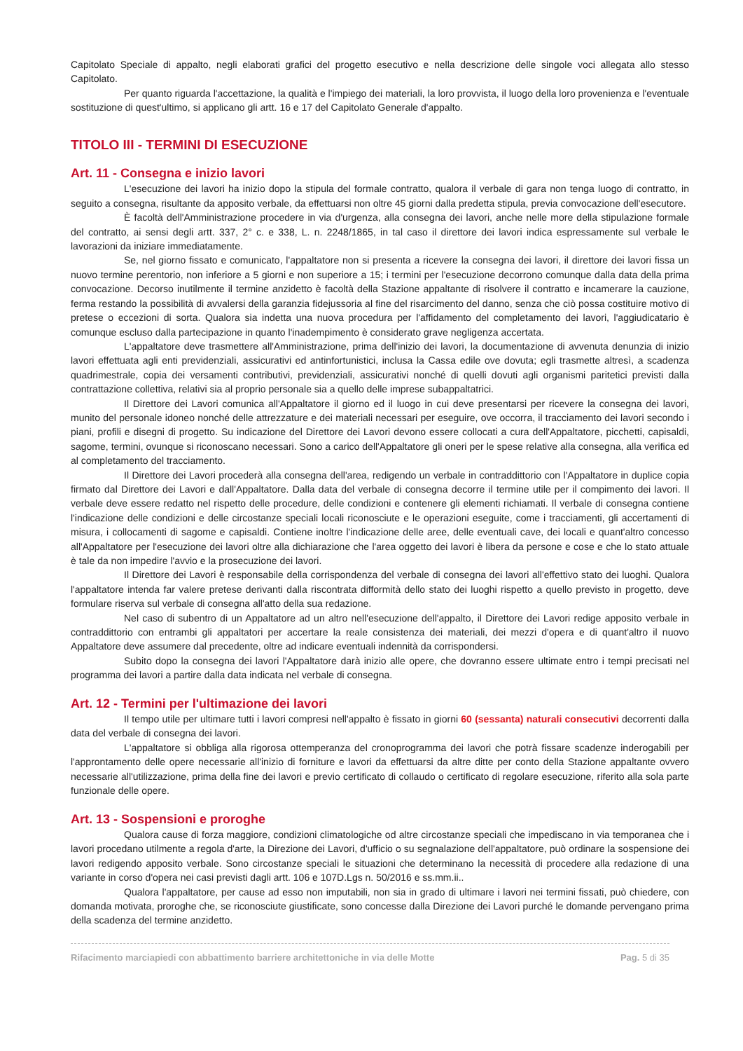Capitolato Speciale di appalto, negli elaborati grafici del progetto esecutivo e nella descrizione delle singole voci allegata allo stesso Capitolato.
Per quanto riguarda l'accettazione, la qualità e l'impiego dei materiali, la loro provvista, il luogo della loro provenienza e l'eventuale sostituzione di quest'ultimo, si applicano gli artt. 16 e 17 del Capitolato Generale d'appalto.
TITOLO III - TERMINI DI ESECUZIONE
Art. 11 - Consegna e inizio lavori
L'esecuzione dei lavori ha inizio dopo la stipula del formale contratto, qualora il verbale di gara non tenga luogo di contratto, in seguito a consegna, risultante da apposito verbale, da effettuarsi non oltre 45 giorni dalla predetta stipula, previa convocazione dell'esecutore.
È facoltà dell'Amministrazione procedere in via d'urgenza, alla consegna dei lavori, anche nelle more della stipulazione formale del contratto, ai sensi degli artt. 337, 2° c. e 338, L. n. 2248/1865, in tal caso il direttore dei lavori indica espressamente sul verbale le lavorazioni da iniziare immediatamente.
Se, nel giorno fissato e comunicato, l'appaltatore non si presenta a ricevere la consegna dei lavori, il direttore dei lavori fissa un nuovo termine perentorio, non inferiore a 5 giorni e non superiore a 15; i termini per l'esecuzione decorrono comunque dalla data della prima convocazione. Decorso inutilmente il termine anzidetto è facoltà della Stazione appaltante di risolvere il contratto e incamerare la cauzione, ferma restando la possibilità di avvalersi della garanzia fidejussoria al fine del risarcimento del danno, senza che ciò possa costituire motivo di pretese o eccezioni di sorta. Qualora sia indetta una nuova procedura per l'affidamento del completamento dei lavori, l'aggiudicatario è comunque escluso dalla partecipazione in quanto l'inadempimento è considerato grave negligenza accertata.
L'appaltatore deve trasmettere all'Amministrazione, prima dell'inizio dei lavori, la documentazione di avvenuta denunzia di inizio lavori effettuata agli enti previdenziali, assicurativi ed antinfortunistici, inclusa la Cassa edile ove dovuta; egli trasmette altresì, a scadenza quadrimestrale, copia dei versamenti contributivi, previdenziali, assicurativi nonché di quelli dovuti agli organismi paritetici previsti dalla contrattazione collettiva, relativi sia al proprio personale sia a quello delle imprese subappaltatrici.
Il Direttore dei Lavori comunica all'Appaltatore il giorno ed il luogo in cui deve presentarsi per ricevere la consegna dei lavori, munito del personale idoneo nonché delle attrezzature e dei materiali necessari per eseguire, ove occorra, il tracciamento dei lavori secondo i piani, profili e disegni di progetto. Su indicazione del Direttore dei Lavori devono essere collocati a cura dell'Appaltatore, picchetti, capisaldi, sagome, termini, ovunque si riconoscano necessari. Sono a carico dell'Appaltatore gli oneri per le spese relative alla consegna, alla verifica ed al completamento del tracciamento.
Il Direttore dei Lavori procederà alla consegna dell'area, redigendo un verbale in contraddittorio con l'Appaltatore in duplice copia firmato dal Direttore dei Lavori e dall'Appaltatore. Dalla data del verbale di consegna decorre il termine utile per il compimento dei lavori. Il verbale deve essere redatto nel rispetto delle procedure, delle condizioni e contenere gli elementi richiamati. Il verbale di consegna contiene l'indicazione delle condizioni e delle circostanze speciali locali riconosciute e le operazioni eseguite, come i tracciamenti, gli accertamenti di misura, i collocamenti di sagome e capisaldi. Contiene inoltre l'indicazione delle aree, delle eventuali cave, dei locali e quant'altro concesso all'Appaltatore per l'esecuzione dei lavori oltre alla dichiarazione che l'area oggetto dei lavori è libera da persone e cose e che lo stato attuale è tale da non impedire l'avvio e la prosecuzione dei lavori.
Il Direttore dei Lavori è responsabile della corrispondenza del verbale di consegna dei lavori all'effettivo stato dei luoghi. Qualora l'appaltatore intenda far valere pretese derivanti dalla riscontrata difformità dello stato dei luoghi rispetto a quello previsto in progetto, deve formulare riserva sul verbale di consegna all'atto della sua redazione.
Nel caso di subentro di un Appaltatore ad un altro nell'esecuzione dell'appalto, il Direttore dei Lavori redige apposito verbale in contraddittorio con entrambi gli appaltatori per accertare la reale consistenza dei materiali, dei mezzi d'opera e di quant'altro il nuovo Appaltatore deve assumere dal precedente, oltre ad indicare eventuali indennità da corrispondersi.
Subito dopo la consegna dei lavori l'Appaltatore darà inizio alle opere, che dovranno essere ultimate entro i tempi precisati nel programma dei lavori a partire dalla data indicata nel verbale di consegna.
Art. 12 - Termini per l'ultimazione dei lavori
Il tempo utile per ultimare tutti i lavori compresi nell'appalto è fissato in giorni 60 (sessanta) naturali consecutivi decorrenti dalla data del verbale di consegna dei lavori.
L'appaltatore si obbliga alla rigorosa ottemperanza del cronoprogramma dei lavori che potrà fissare scadenze inderogabili per l'approntamento delle opere necessarie all'inizio di forniture e lavori da effettuarsi da altre ditte per conto della Stazione appaltante ovvero necessarie all'utilizzazione, prima della fine dei lavori e previo certificato di collaudo o certificato di regolare esecuzione, riferito alla sola parte funzionale delle opere.
Art. 13 - Sospensioni e proroghe
Qualora cause di forza maggiore, condizioni climatologiche od altre circostanze speciali che impediscano in via temporanea che i lavori procedano utilmente a regola d'arte, la Direzione dei Lavori, d'ufficio o su segnalazione dell'appaltatore, può ordinare la sospensione dei lavori redigendo apposito verbale. Sono circostanze speciali le situazioni che determinano la necessità di procedere alla redazione di una variante in corso d'opera nei casi previsti dagli artt. 106 e 107D.Lgs n. 50/2016 e ss.mm.ii..
Qualora l'appaltatore, per cause ad esso non imputabili, non sia in grado di ultimare i lavori nei termini fissati, può chiedere, con domanda motivata, proroghe che, se riconosciute giustificate, sono concesse dalla Direzione dei Lavori purché le domande pervengano prima della scadenza del termine anzidetto.
Rifacimento marciapiedi con abbattimento barriere architettoniche in via delle Motte Pag. 5 di 35